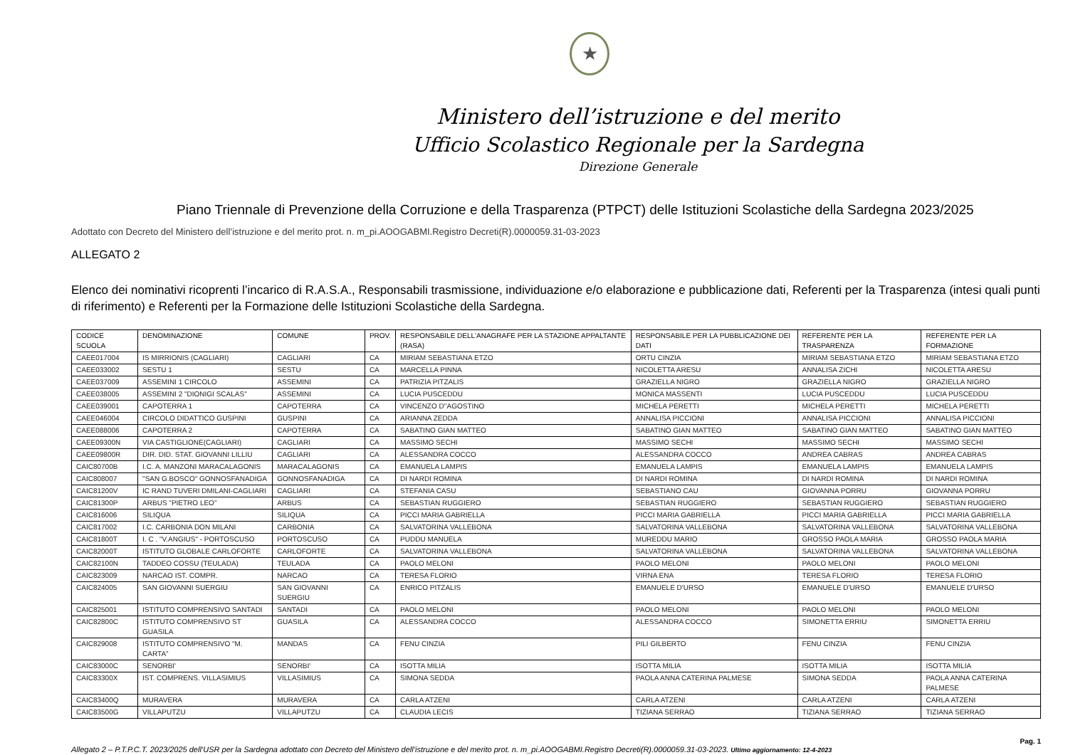★
Ministero dell’istruzione e del merito
Ufficio Scolastico Regionale per la Sardegna
Direzione Generale
Piano Triennale di Prevenzione della Corruzione e della Trasparenza (PTPCT) delle Istituzioni Scolastiche della Sardegna 2023/2025
Adottato con Decreto del Ministero dell’istruzione e del merito prot. n. m_pi.AOOGABMI.Registro Decreti(R).0000059.31-03-2023
ALLEGATO 2
Elenco dei nominativi ricoprenti l’incarico di R.A.S.A., Responsabili trasmissione, individuazione e/o elaborazione e pubblicazione dati, Referenti per la Trasparenza (intesi quali punti di riferimento) e Referenti per la Formazione delle Istituzioni Scolastiche della Sardegna.
| CODICE SCUOLA | DENOMINAZIONE | COMUNE | PROV. | RESPONSABILE DELL'ANAGRAFE PER LA STAZIONE APPALTANTE (RASA) | RESPONSABILE PER LA PUBBLICAZIONE DEI DATI | REFERENTE PER LA TRASPARENZA | REFERENTE PER LA FORMAZIONE |
| --- | --- | --- | --- | --- | --- | --- | --- |
| CAEE017004 | IS MIRRIONIS (CAGLIARI) | CAGLIARI | CA | MIRIAM SEBASTIANA ETZO | ORTU CINZIA | MIRIAM SEBASTIANA ETZO | MIRIAM SEBASTIANA ETZO |
| CAEE033002 | SESTU 1 | SESTU | CA | MARCELLA PINNA | NICOLETTA ARESU | ANNALISA ZICHI | NICOLETTA ARESU |
| CAEE037009 | ASSEMINI 1 CIRCOLO | ASSEMINI | CA | PATRIZIA PITZALIS | GRAZIELLA NIGRO | GRAZIELLA NIGRO | GRAZIELLA NIGRO |
| CAEE038005 | ASSEMINI 2 "DIONIGI SCALAS" | ASSEMINI | CA | LUCIA PUSCEDDU | MONICA MASSENTI | LUCIA PUSCEDDU | LUCIA PUSCEDDU |
| CAEE039001 | CAPOTERRA 1 | CAPOTERRA | CA | VINCENZO D''AGOSTINO | MICHELA PERETTI | MICHELA PERETTI | MICHELA PERETTI |
| CAEE046004 | CIRCOLO DIDATTICO GUSPINI | GUSPINI | CA | ARIANNA ZEDDA | ANNALISA PICCIONI | ANNALISA PICCIONI | ANNALISA PICCIONI |
| CAEE088006 | CAPOTERRA 2 | CAPOTERRA | CA | SABATINO GIAN MATTEO | SABATINO GIAN MATTEO | SABATINO GIAN MATTEO | SABATINO GIAN MATTEO |
| CAEE09300N | VIA CASTIGLIONE(CAGLIARI) | CAGLIARI | CA | MASSIMO SECHI | MASSIMO SECHI | MASSIMO SECHI | MASSIMO SECHI |
| CAEE09800R | DIR. DID. STAT. GIOVANNI LILLIU | CAGLIARI | CA | ALESSANDRA COCCO | ALESSANDRA COCCO | ANDREA CABRAS | ANDREA CABRAS |
| CAIC80700B | I.C. A. MANZONI MARACALAGONIS | MARACALAGONIS | CA | EMANUELA LAMPIS | EMANUELA LAMPIS | EMANUELA LAMPIS | EMANUELA LAMPIS |
| CAIC808007 | "SAN G.BOSCO" GONNOSFANADIGA | GONNOSFANADIGA | CA | DI NARDI ROMINA | DI NARDI ROMINA | DI NARDI ROMINA | DI NARDI ROMINA |
| CAIC81200V | IC RAND TUVERI DMILANI-CAGLIARI | CAGLIARI | CA | STEFANIA CASU | SEBASTIANO CAU | GIOVANNA PORRU | GIOVANNA PORRU |
| CAIC81300P | ARBUS "PIETRO LEO" | ARBUS | CA | SEBASTIAN RUGGIERO | SEBASTIAN RUGGIERO | SEBASTIAN RUGGIERO | SEBASTIAN RUGGIERO |
| CAIC816006 | SILIQUA | SILIQUA | CA | PICCI MARIA GABRIELLA | PICCI MARIA GABRIELLA | PICCI MARIA GABRIELLA | PICCI MARIA GABRIELLA |
| CAIC817002 | I.C. CARBONIA DON MILANI | CARBONIA | CA | SALVATORINA VALLEBONA | SALVATORINA VALLEBONA | SALVATORINA VALLEBONA | SALVATORINA VALLEBONA |
| CAIC81800T | I. C . "V.ANGIUS" - PORTOSCUSO | PORTOSCUSO | CA | PUDDU MANUELA | MUREDDU MARIO | GROSSO PAOLA MARIA | GROSSO PAOLA MARIA |
| CAIC82000T | ISTITUTO GLOBALE CARLOFORTE | CARLOFORTE | CA | SALVATORINA VALLEBONA | SALVATORINA VALLEBONA | SALVATORINA VALLEBONA | SALVATORINA VALLEBONA |
| CAIC82100N | TADDEO COSSU (TEULADA) | TEULADA | CA | PAOLO MELONI | PAOLO MELONI | PAOLO MELONI | PAOLO MELONI |
| CAIC823009 | NARCAO IST. COMPR. | NARCAO | CA | TERESA FLORIO | VIRNA ENA | TERESA FLORIO | TERESA FLORIO |
| CAIC824005 | SAN GIOVANNI SUERGIU | SAN GIOVANNI SUERGIU | CA | ENRICO PITZALIS | EMANUELE D'URSO | EMANUELE D'URSO | EMANUELE D'URSO |
| CAIC825001 | ISTITUTO COMPRENSIVO SANTADI | SANTADI | CA | PAOLO MELONI | PAOLO MELONI | PAOLO MELONI | PAOLO MELONI |
| CAIC82800C | ISTITUTO COMPRENSIVO ST GUASILA | GUASILA | CA | ALESSANDRA COCCO | ALESSANDRA COCCO | SIMONETTA ERRIU | SIMONETTA ERRIU |
| CAIC829008 | ISTITUTO COMPRENSIVO "M. CARTA" | MANDAS | CA | FENU CINZIA | PILI GILBERTO | FENU CINZIA | FENU CINZIA |
| CAIC83000C | SENORBI' | SENORBI' | CA | ISOTTA MILIA | ISOTTA MILIA | ISOTTA MILIA | ISOTTA MILIA |
| CAIC83300X | IST. COMPRENS. VILLASIMIUS | VILLASIMIUS | CA | SIMONA SEDDA | PAOLA ANNA CATERINA PALMESE | SIMONA SEDDA | PAOLA ANNA CATERINA PALMESE |
| CAIC83400Q | MURAVERA | MURAVERA | CA | CARLA ATZENI | CARLA ATZENI | CARLA ATZENI | CARLA ATZENI |
| CAIC83500G | VILLAPUTZU | VILLAPUTZU | CA | CLAUDIA LECIS | TIZIANA SERRAO | TIZIANA SERRAO | TIZIANA SERRAO |
Pag. 1
Allegato 2 – P.T.P.C.T. 2023/2025 dell’USR per la Sardegna adottato con Decreto del Ministero dell’istruzione e del merito prot. n. m_pi.AOOGABMI.Registro Decreti(R).0000059.31-03-2023. Ultimo aggiornamento: 12-4-2023